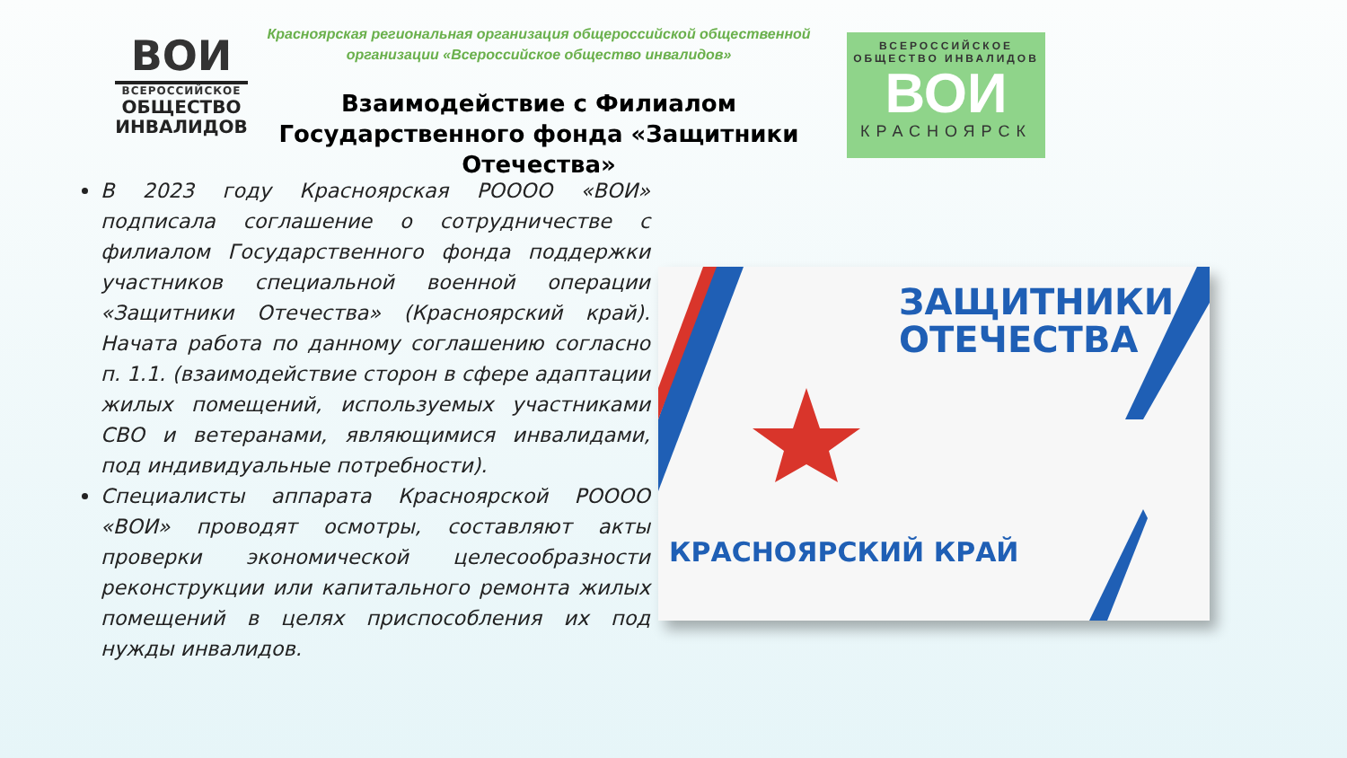ВОИ
ВСЕРОССИЙСКОЕ
ОБЩЕСТВО
ИНВАЛИДОВ
Красноярская региональная организация общероссийской общественной организации «Всероссийское общество инвалидов»
Взаимодействие с Филиалом Государственного фонда «Защитники Отечества»
ВСЕРОССИЙСКОЕ
ОБЩЕСТВО ИНВАЛИДОВ
ВОИ
КРАСНОЯРСК
В 2023 году Красноярская РОООО «ВОИ» подписала соглашение о сотрудничестве с филиалом Государственного фонда поддержки участников специальной военной операции «Защитники Отечества» (Красноярский край). Начата работа по данному соглашению согласно п. 1.1. (взаимодействие сторон в сфере адаптации жилых помещений, используемых участниками СВО и ветеранами, являющимися инвалидами, под индивидуальные потребности).
Специалисты аппарата Красноярской РОООО «ВОИ» проводят осмотры, составляют акты проверки экономической целесообразности реконструкции или капитального ремонта жилых помещений в целях приспособления их под нужды инвалидов.
ЗАЩИТНИКИ
ОТЕЧЕСТВА
КРАСНОЯРСКИЙ КРАЙ